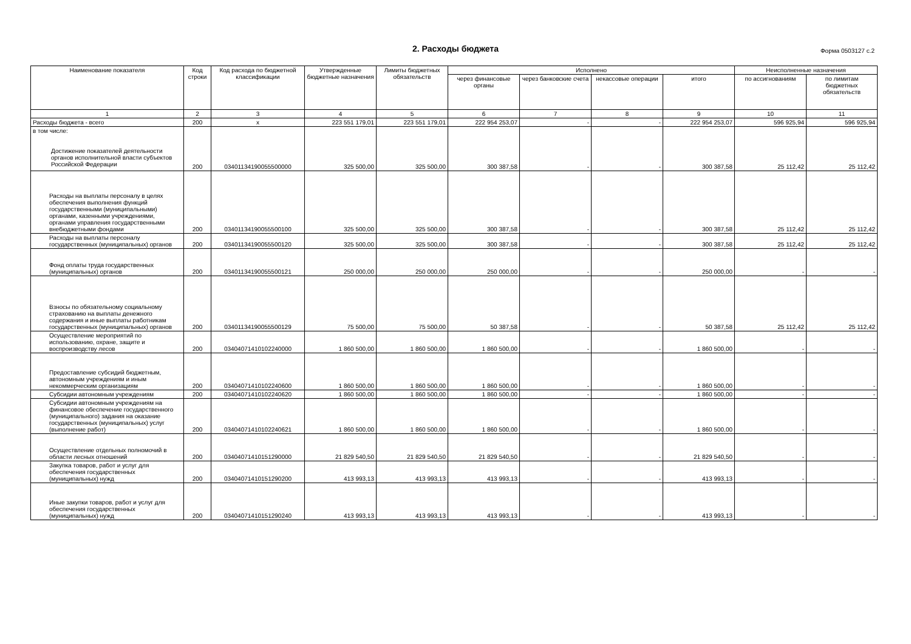2. Расходы бюджета Форма 0503127 с.2
| Наименование показателя | Код строки | Код расхода по бюджетной классификации | Утвержденные бюджетные назначения | Лимиты бюджетных обязательств | Исполнено | | | | Неисполненные назначения | |
| --- | --- | --- | --- | --- | --- | --- | --- | --- | --- | --- |
| | | | | | через финансовые органы | через банковские счета | некассовые операции | итого | по ассигнованиям | по лимитам бюджетных обязательств |
| 1 | 2 | 3 | 4 | 5 | 6 | 7 | 8 | 9 | 10 | 11 |
| Расходы бюджета - всего | 200 | x | 223 551 179,01 | 223 551 179,01 | 222 954 253,07 | - | - | 222 954 253,07 | 596 925,94 | 596 925,94 |
| в том числе: Достижение показателей деятельности органов исполнительной власти субъектов Российской Федерации | 200 | 03401134190055500000 | 325 500,00 | 325 500,00 | 300 387,58 | - | - | 300 387,58 | 25 112,42 | 25 112,42 |
| Расходы на выплаты персоналу в целях обеспечения выполнения функций государственными (муниципальными) органами, казенными учреждениями, органами управления государственными внебюджетными фондами | 200 | 03401134190055500100 | 325 500,00 | 325 500,00 | 300 387,58 | - | - | 300 387,58 | 25 112,42 | 25 112,42 |
| Расходы на выплаты персоналу государственных (муниципальных) органов | 200 | 03401134190055500120 | 325 500,00 | 325 500,00 | 300 387,58 | - | - | 300 387,58 | 25 112,42 | 25 112,42 |
| Фонд оплаты труда государственных (муниципальных) органов | 200 | 03401134190055500121 | 250 000,00 | 250 000,00 | 250 000,00 | - | - | 250 000,00 | - | - |
| Взносы по обязательному социальному страхованию на выплаты денежного содержания и иные выплаты работникам государственных (муниципальных) органов | 200 | 03401134190055500129 | 75 500,00 | 75 500,00 | 50 387,58 | - | - | 50 387,58 | 25 112,42 | 25 112,42 |
| Осуществление мероприятий по использованию, охране, защите и воспроизводству лесов | 200 | 03404071410102240000 | 1 860 500,00 | 1 860 500,00 | 1 860 500,00 | - | - | 1 860 500,00 | - | - |
| Предоставление субсидий бюджетным, автономным учреждениям и иным некоммерческим организациям | 200 | 03404071410102240600 | 1 860 500,00 | 1 860 500,00 | 1 860 500,00 | - | - | 1 860 500,00 | - | - |
| Субсидии автономным учреждениям | 200 | 03404071410102240620 | 1 860 500,00 | 1 860 500,00 | 1 860 500,00 | - | - | 1 860 500,00 | - | - |
| Субсидии автономным учреждениям на финансовое обеспечение государственного (муниципального) задания на оказание государственных (муниципальных) услуг (выполнение работ) | 200 | 03404071410102240621 | 1 860 500,00 | 1 860 500,00 | 1 860 500,00 | - | - | 1 860 500,00 | - | - |
| Осуществление отдельных полномочий в области лесных отношений | 200 | 03404071410151290000 | 21 829 540,50 | 21 829 540,50 | 21 829 540,50 | - | - | 21 829 540,50 | - | - |
| Закупка товаров, работ и услуг для обеспечения государственных (муниципальных) нужд | 200 | 03404071410151290200 | 413 993,13 | 413 993,13 | 413 993,13 | - | - | 413 993,13 | - | - |
| Иные закупки товаров, работ и услуг для обеспечения государственных (муниципальных) нужд | 200 | 03404071410151290240 | 413 993,13 | 413 993,13 | 413 993,13 | - | - | 413 993,13 | - | - |